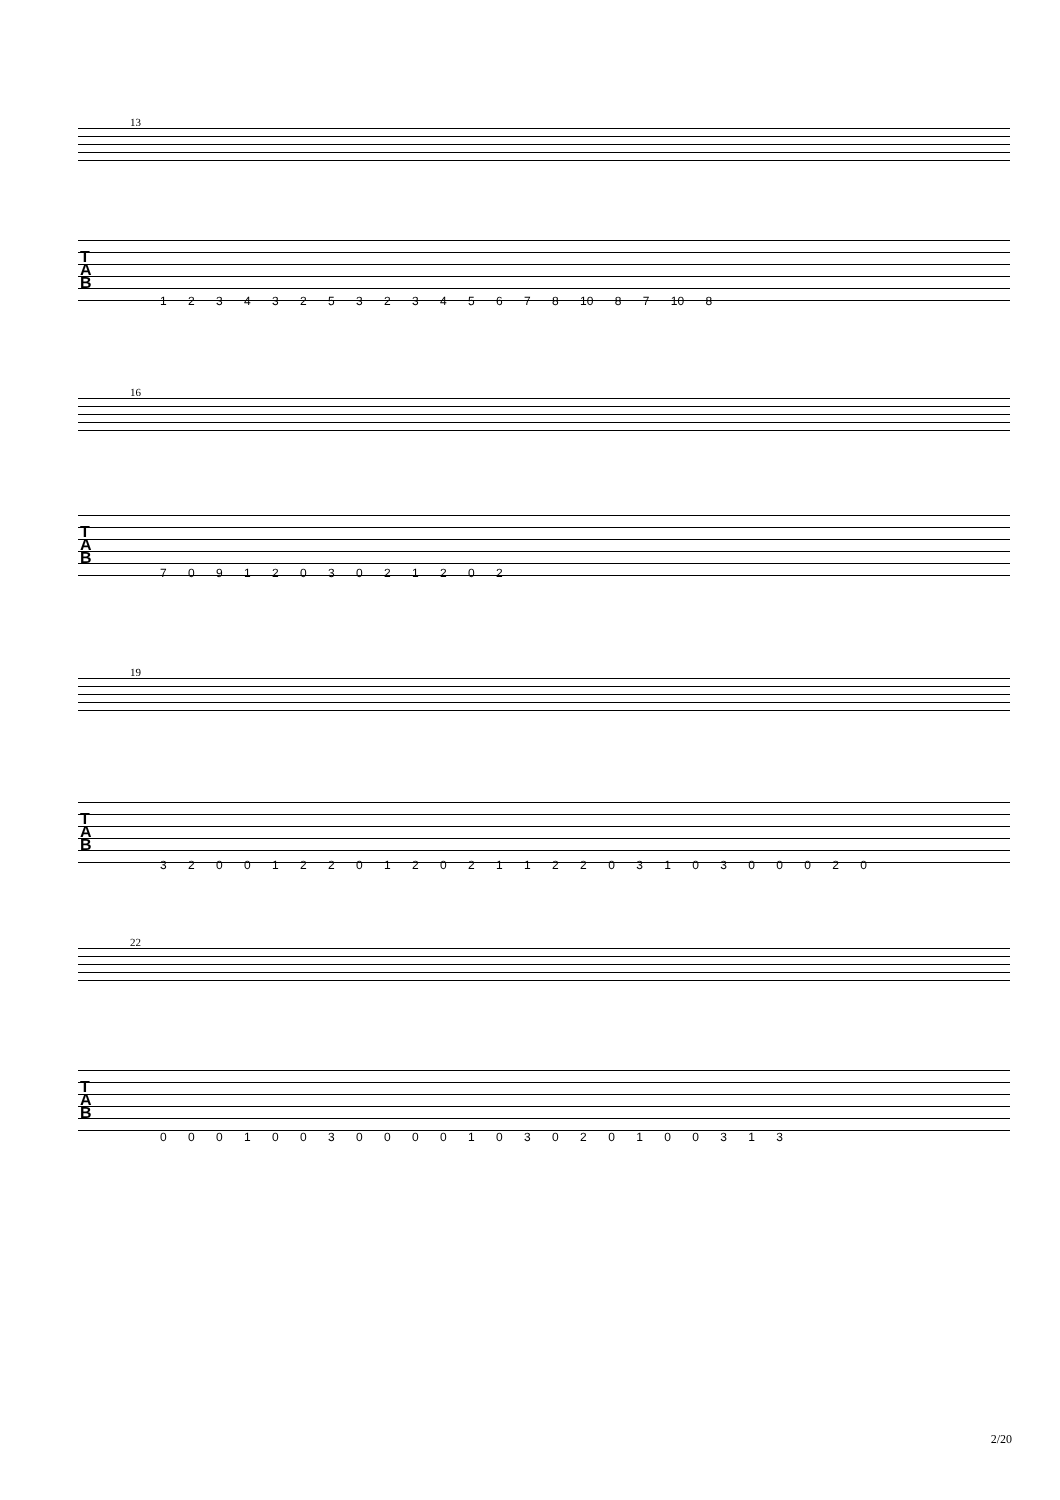13
T
A
B
1 2 3 4 3 2 5 3 2 3 4 5 6 7 8 10 8 7 10 8
16
T
A
B
7 0 9 1 2 0 3 0 2 1 2 0 2
19
T
A
B
3 2 0 0 1 2 2 0 1 2 0 2 1 1 2 2 0 3 1 0 3 0 0 0 2 0
22
T
A
B
0 0 0 1 0 0 3 0 0 0 0 1 0 3 0 2 0 1 0 0 3 1 3
2/20